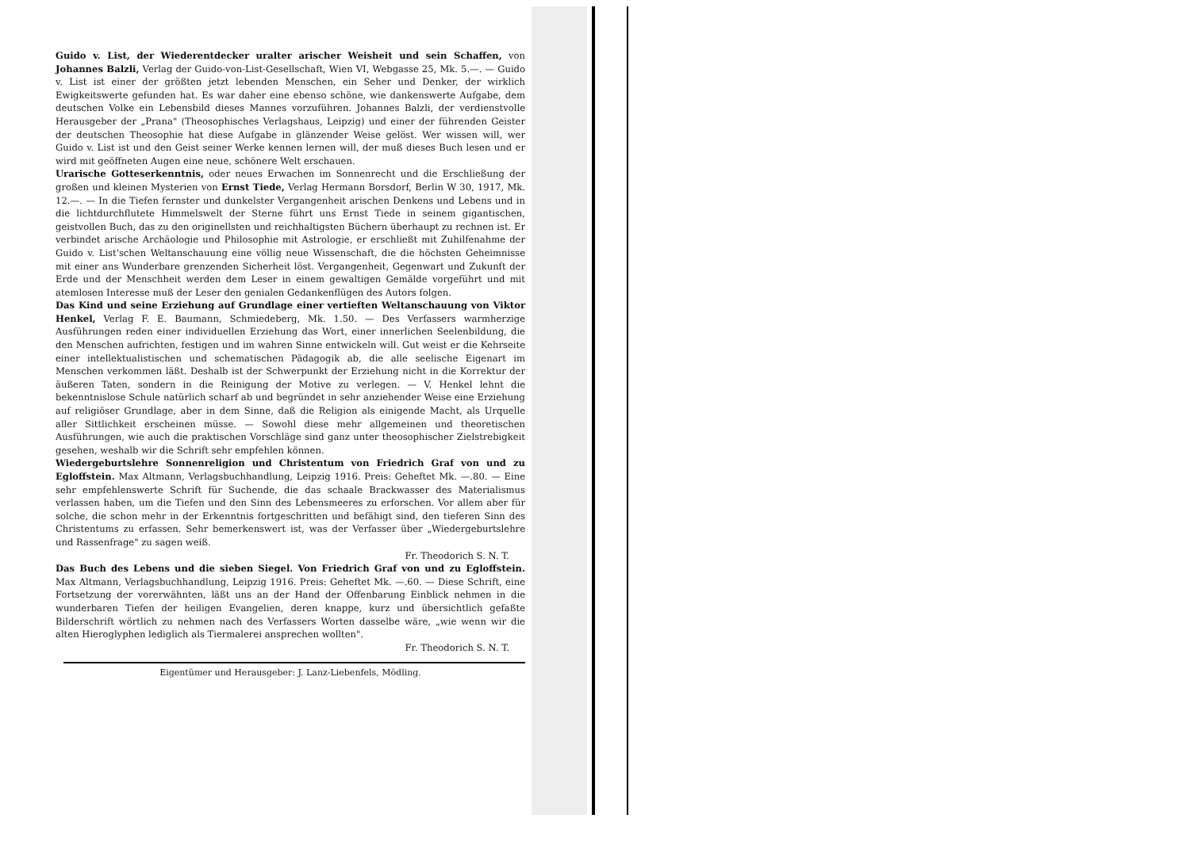Guido v. List, der Wiederentdecker uralter arischer Weisheit und sein Schaffen, von Johannes Balzli, Verlag der Guido-von-List-Gesellschaft, Wien VI, Webgasse 25, Mk. 5.—. — Guido v. List ist einer der größten jetzt lebenden Menschen, ein Seher und Denker, der wirklich Ewigkeitswerte gefunden hat. Es war daher eine ebenso schöne, wie dankenswerte Aufgabe, dem deutschen Volke ein Lebensbild dieses Mannes vorzuführen. Johannes Balzli, der verdienstvolle Herausgeber der „Prana" (Theosophisches Verlagshaus, Leipzig) und einer der führenden Geister der deutschen Theosophie hat diese Aufgabe in glänzender Weise gelöst. Wer wissen will, wer Guido v. List ist und den Geist seiner Werke kennen lernen will, der muß dieses Buch lesen und er wird mit geöffneten Augen eine neue, schönere Welt erschauen.
Urarische Gotteserkenntnis, oder neues Erwachen im Sonnenrecht und die Erschließung der großen und kleinen Mysterien von Ernst Tiede, Verlag Hermann Borsdorf, Berlin W 30, 1917, Mk. 12.—. — In die Tiefen fernster und dunkelster Vergangenheit arischen Denkens und Lebens und in die lichtdurchflutete Himmelswelt der Sterne führt uns Ernst Tiede in seinem gigantischen, geistvollen Buch, das zu den originellsten und reichhaltigsten Büchern überhaupt zu rechnen ist. Er verbindet arische Archäologie und Philosophie mit Astrologie, er erschließt mit Zuhilfenahme der Guido v. List'schen Weltanschauung eine völlig neue Wissenschaft, die die höchsten Geheimnisse mit einer ans Wunderbare grenzenden Sicherheit löst. Vergangenheit, Gegenwart und Zukunft der Erde und der Menschheit werden dem Leser in einem gewaltigen Gemälde vorgeführt und mit atemlosen Interesse muß der Leser den genialen Gedankenflügen des Autors folgen.
Das Kind und seine Erziehung auf Grundlage einer vertieften Weltanschauung von Viktor Henkel, Verlag F. E. Baumann, Schmiedeberg, Mk. 1.50. — Des Verfassers warmherzige Ausführungen reden einer individuellen Erziehung das Wort, einer innerlichen Seelenbildung, die den Menschen aufrichten, festigen und im wahren Sinne entwickeln will. Gut weist er die Kehrseite einer intellektualistischen und schematischen Pädagogik ab, die alle seelische Eigenart im Menschen verkommen läßt. Deshalb ist der Schwerpunkt der Erziehung nicht in die Korrektur der äußeren Taten, sondern in die Reinigung der Motive zu verlegen. — V. Henkel lehnt die bekenntnislose Schule natürlich scharf ab und begründet in sehr anziehender Weise eine Erziehung auf religiöser Grundlage, aber in dem Sinne, daß die Religion als einigende Macht, als Urquelle aller Sittlichkeit erscheinen müsse. — Sowohl diese mehr allgemeinen und theoretischen Ausführungen, wie auch die praktischen Vorschläge sind ganz unter theosophischer Zielstrebigkeit gesehen, weshalb wir die Schrift sehr empfehlen können.
Wiedergeburtslehre Sonnenreligion und Christentum von Friedrich Graf von und zu Egloffstein. Max Altmann, Verlagsbuchhandlung, Leipzig 1916. Preis: Geheftet Mk. —.80. — Eine sehr empfehlenswerte Schrift für Suchende, die das schaale Brackwasser des Materialismus verlassen haben, um die Tiefen und den Sinn des Lebensmeeres zu erforschen. Vor allem aber für solche, die schon mehr in der Erkenntnis fortgeschritten und befähigt sind, den tieferen Sinn des Christentums zu erfassen. Sehr bemerkenswert ist, was der Verfasser über „Wiedergeburtslehre und Rassenfrage" zu sagen weiß.
Fr. Theodorich S. N. T.
Das Buch des Lebens und die sieben Siegel. Von Friedrich Graf von und zu Egloffstein. Max Altmann, Verlagsbuchhandlung, Leipzig 1916. Preis: Geheftet Mk. —.60. — Diese Schrift, eine Fortsetzung der vorerwähnten, läßt uns an der Hand der Offenbarung Einblick nehmen in die wunderbaren Tiefen der heiligen Evangelien, deren knappe, kurz und übersichtlich gefaßte Bilderschrift wörtlich zu nehmen nach des Verfassers Worten dasselbe wäre, „wie wenn wir die alten Hieroglyphen lediglich als Tiermalerei ansprechen wollten".
Fr. Theodorich S. N. T.
Eigentümer und Herausgeber: J. Lanz-Liebenfels, Mödling.